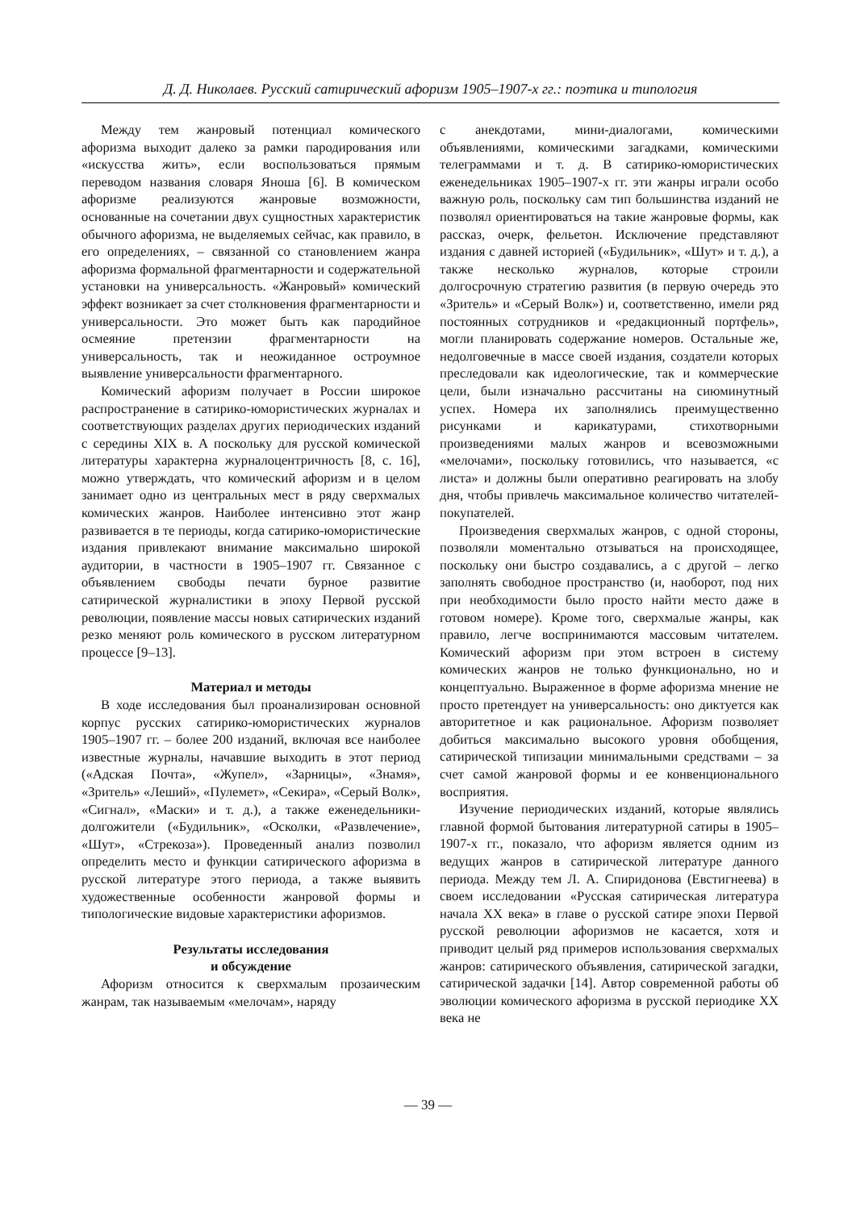Д. Д. Николаев. Русский сатирический афоризм 1905–1907-х гг.: поэтика и типология
Между тем жанровый потенциал комического афоризма выходит далеко за рамки пародирования или «искусства жить», если воспользоваться прямым переводом названия словаря Яноша [6]. В комическом афоризме реализуются жанровые возможности, основанные на сочетании двух сущностных характеристик обычного афоризма, не выделяемых сейчас, как правило, в его определениях, – связанной со становлением жанра афоризма формальной фрагментарности и содержательной установки на универсальность. «Жанровый» комический эффект возникает за счет столкновения фрагментарности и универсальности. Это может быть как пародийное осмеяние претензии фрагментарности на универсальность, так и неожиданное остроумное выявление универсальности фрагментарного.
Комический афоризм получает в России широкое распространение в сатирико-юмористических журналах и соответствующих разделах других периодических изданий с середины XIX в. А поскольку для русской комической литературы характерна журналоцентричность [8, с. 16], можно утверждать, что комический афоризм и в целом занимает одно из центральных мест в ряду сверхмалых комических жанров. Наиболее интенсивно этот жанр развивается в те периоды, когда сатирико-юмористические издания привлекают внимание максимально широкой аудитории, в частности в 1905–1907 гг. Связанное с объявлением свободы печати бурное развитие сатирической журналистики в эпоху Первой русской революции, появление массы новых сатирических изданий резко меняют роль комического в русском литературном процессе [9–13].
Материал и методы
В ходе исследования был проанализирован основной корпус русских сатирико-юмористических журналов 1905–1907 гг. – более 200 изданий, включая все наиболее известные журналы, начавшие выходить в этот период («Адская Почта», «Жупел», «Зарницы», «Знамя», «Зритель» «Леший», «Пулемет», «Секира», «Серый Волк», «Сигнал», «Маски» и т. д.), а также еженедельники-долгожители («Будильник», «Осколки, «Развлечение», «Шут», «Стрекоза»). Проведенный анализ позволил определить место и функции сатирического афоризма в русской литературе этого периода, а также выявить художественные особенности жанровой формы и типологические видовые характеристики афоризмов.
Результаты исследования
и обсуждение
Афоризм относится к сверхмалым прозаическим жанрам, так называемым «мелочам», наряду
с анекдотами, мини-диалогами, комическими объявлениями, комическими загадками, комическими телеграммами и т. д. В сатирико-юмористических еженедельниках 1905–1907-х гг. эти жанры играли особо важную роль, поскольку сам тип большинства изданий не позволял ориентироваться на такие жанровые формы, как рассказ, очерк, фельетон. Исключение представляют издания с давней историей («Будильник», «Шут» и т. д.), а также несколько журналов, которые строили долгосрочную стратегию развития (в первую очередь это «Зритель» и «Серый Волк») и, соответственно, имели ряд постоянных сотрудников и «редакционный портфель», могли планировать содержание номеров. Остальные же, недолговечные в массе своей издания, создатели которых преследовали как идеологические, так и коммерческие цели, были изначально рассчитаны на сиюминутный успех. Номера их заполнялись преимущественно рисунками и карикатурами, стихотворными произведениями малых жанров и всевозможными «мелочами», поскольку готовились, что называется, «с листа» и должны были оперативно реагировать на злобу дня, чтобы привлечь максимальное количество читателей-покупателей.
Произведения сверхмалых жанров, с одной стороны, позволяли моментально отзываться на происходящее, поскольку они быстро создавались, а с другой – легко заполнять свободное пространство (и, наоборот, под них при необходимости было просто найти место даже в готовом номере). Кроме того, сверхмалые жанры, как правило, легче воспринимаются массовым читателем. Комический афоризм при этом встроен в систему комических жанров не только функционально, но и концептуально. Выраженное в форме афоризма мнение не просто претендует на универсальность: оно диктуется как авторитетное и как рациональное. Афоризм позволяет добиться максимально высокого уровня обобщения, сатирической типизации минимальными средствами – за счет самой жанровой формы и ее конвенционального восприятия.
Изучение периодических изданий, которые являлись главной формой бытования литературной сатиры в 1905–1907-х гг., показало, что афоризм является одним из ведущих жанров в сатирической литературе данного периода. Между тем Л. А. Спиридонова (Евстигнеева) в своем исследовании «Русская сатирическая литература начала XX века» в главе о русской сатире эпохи Первой русской революции афоризмов не касается, хотя и приводит целый ряд примеров использования сверхмалых жанров: сатирического объявления, сатирической загадки, сатирической задачки [14]. Автор современной работы об эволюции комического афоризма в русской периодике XX века не
— 39 —